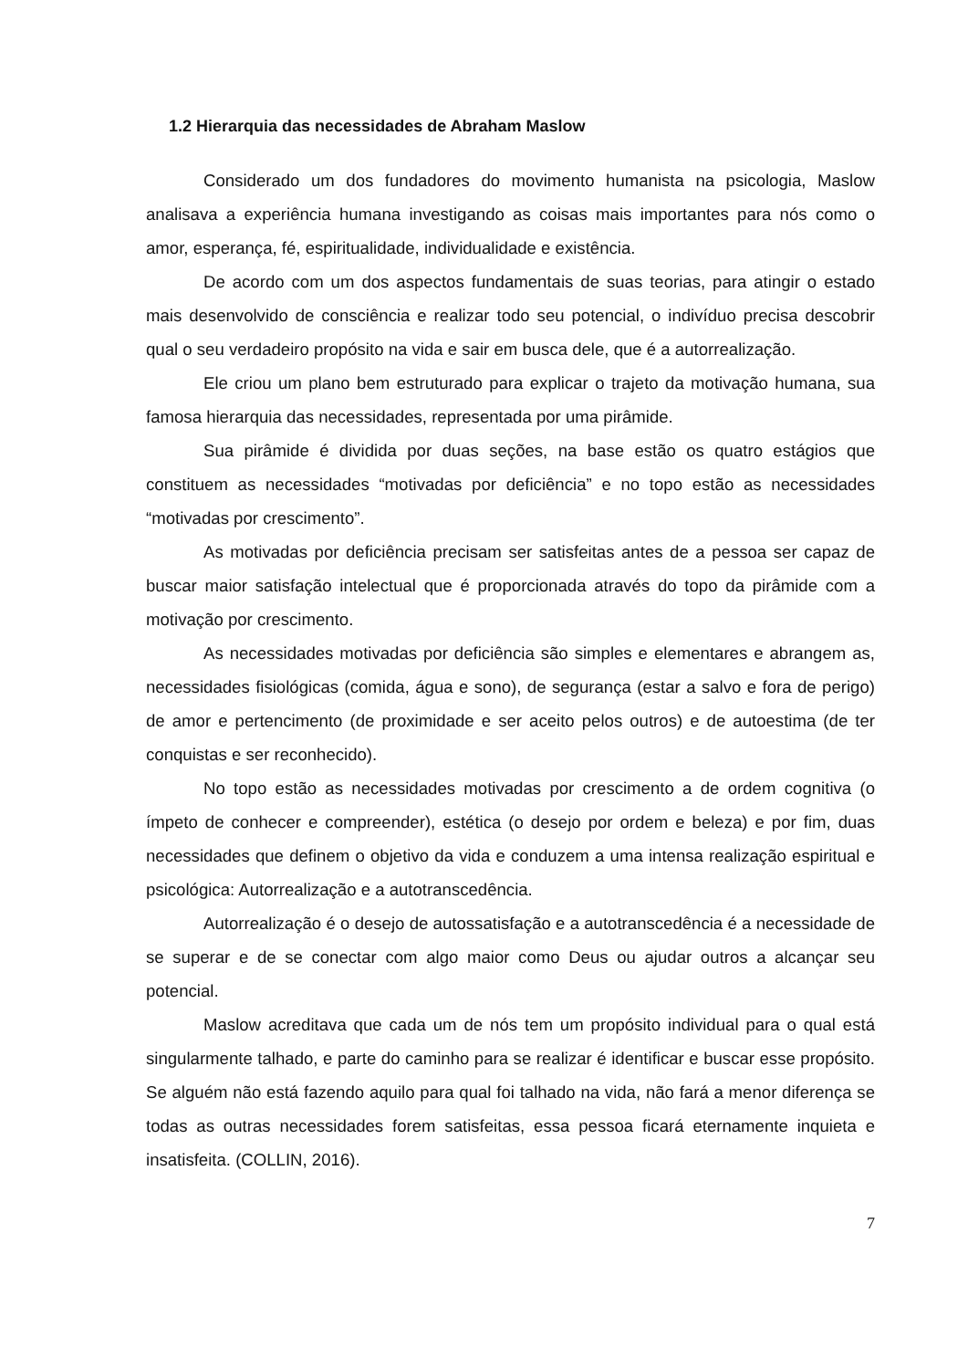1.2 Hierarquia das necessidades de Abraham Maslow
Considerado um dos fundadores do movimento humanista na psicologia, Maslow analisava a experiência humana investigando as coisas mais importantes para nós como o amor, esperança, fé, espiritualidade, individualidade e existência.
De acordo com um dos aspectos fundamentais de suas teorias, para atingir o estado mais desenvolvido de consciência e realizar todo seu potencial, o indivíduo precisa descobrir qual o seu verdadeiro propósito na vida e sair em busca dele, que é a autorrealização.
Ele criou um plano bem estruturado para explicar o trajeto da motivação humana, sua famosa hierarquia das necessidades, representada por uma pirâmide.
Sua pirâmide é dividida por duas seções, na base estão os quatro estágios que constituem as necessidades “motivadas por deficiência” e no topo estão as necessidades “motivadas por crescimento”.
As motivadas por deficiência precisam ser satisfeitas antes de a pessoa ser capaz de buscar maior satisfação intelectual que é proporcionada através do topo da pirâmide com a motivação por crescimento.
As necessidades motivadas por deficiência são simples e elementares e abrangem as, necessidades fisiológicas (comida, água e sono), de segurança (estar a salvo e fora de perigo) de amor e pertencimento (de proximidade e ser aceito pelos outros) e de autoestima (de ter conquistas e ser reconhecido).
No topo estão as necessidades motivadas por crescimento a de ordem cognitiva (o ímpeto de conhecer e compreender), estética (o desejo por ordem e beleza) e por fim, duas necessidades que definem o objetivo da vida e conduzem a uma intensa realização espiritual e psicológica: Autorrealização e a autotranscedência.
Autorrealização é o desejo de autossatisfação e a autotranscedência é a necessidade de se superar e de se conectar com algo maior como Deus ou ajudar outros a alcançar seu potencial.
Maslow acreditava que cada um de nós tem um propósito individual para o qual está singularmente talhado, e parte do caminho para se realizar é identificar e buscar esse propósito. Se alguém não está fazendo aquilo para qual foi talhado na vida, não fará a menor diferença se todas as outras necessidades forem satisfeitas, essa pessoa ficará eternamente inquieta e insatisfeita. (COLLIN, 2016).
7